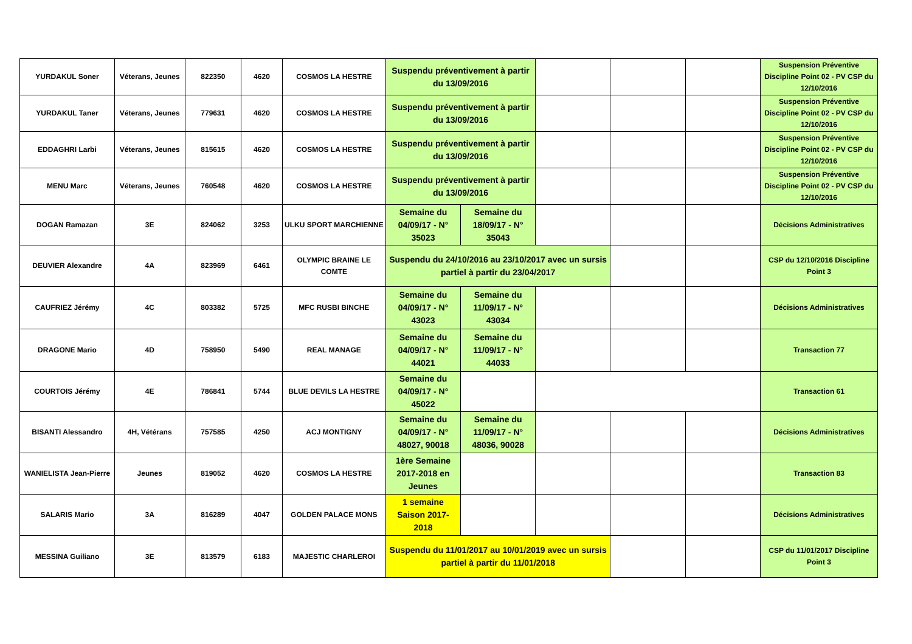| YURDAKUL Soner | Véterans, Jeunes | 822350 | 4620 | COSMOS LA HESTRE | Suspendu préventivement à partir du 13/09/2016 | | | | | Suspension Préventive Discipline Point 02 - PV CSP du 12/10/2016 |
| YURDAKUL Taner | Véterans, Jeunes | 779631 | 4620 | COSMOS LA HESTRE | Suspendu préventivement à partir du 13/09/2016 | | | | | Suspension Préventive Discipline Point 02 - PV CSP du 12/10/2016 |
| EDDAGHRI Larbi | Véterans, Jeunes | 815615 | 4620 | COSMOS LA HESTRE | Suspendu préventivement à partir du 13/09/2016 | | | | | Suspension Préventive Discipline Point 02 - PV CSP du 12/10/2016 |
| MENU Marc | Véterans, Jeunes | 760548 | 4620 | COSMOS LA HESTRE | Suspendu préventivement à partir du 13/09/2016 | | | | | Suspension Préventive Discipline Point 02 - PV CSP du 12/10/2016 |
| DOGAN Ramazan | 3E | 824062 | 3253 | ULKU SPORT MARCHIENNE | Semaine du 04/09/17 - N° 35023 | Semaine du 18/09/17 - N° 35043 | | | | Décisions Administratives |
| DEUVIER Alexandre | 4A | 823969 | 6461 | OLYMPIC BRAINE LE COMTE | Suspendu du 24/10/2016 au 23/10/2017 avec un sursis partiel à partir du 23/04/2017 | | | | | CSP du 12/10/2016 Discipline Point 3 |
| CAUFRIEZ Jérémy | 4C | 803382 | 5725 | MFC RUSBI BINCHE | Semaine du 04/09/17 - N° 43023 | Semaine du 11/09/17 - N° 43034 | | | | Décisions Administratives |
| DRAGONE Mario | 4D | 758950 | 5490 | REAL MANAGE | Semaine du 04/09/17 - N° 44021 | Semaine du 11/09/17 - N° 44033 | | | | Transaction 77 |
| COURTOIS Jérémy | 4E | 786841 | 5744 | BLUE DEVILS LA HESTRE | Semaine du 04/09/17 - N° 45022 | | | | | Transaction 61 |
| BISANTI Alessandro | 4H, Vétérans | 757585 | 4250 | ACJ MONTIGNY | Semaine du 04/09/17 - N° 48027, 90018 | Semaine du 11/09/17 - N° 48036, 90028 | | | | Décisions Administratives |
| WANIELISTA Jean-Pierre | Jeunes | 819052 | 4620 | COSMOS LA HESTRE | 1ère Semaine 2017-2018 en Jeunes | | | | | Transaction 83 |
| SALARIS Mario | 3A | 816289 | 4047 | GOLDEN PALACE MONS | 1 semaine Saison 2017-2018 | | | | | Décisions Administratives |
| MESSINA Guiliano | 3E | 813579 | 6183 | MAJESTIC CHARLEROI | Suspendu du 11/01/2017 au 10/01/2019 avec un sursis partiel à partir du 11/01/2018 | | | | | CSP du 11/01/2017 Discipline Point 3 |